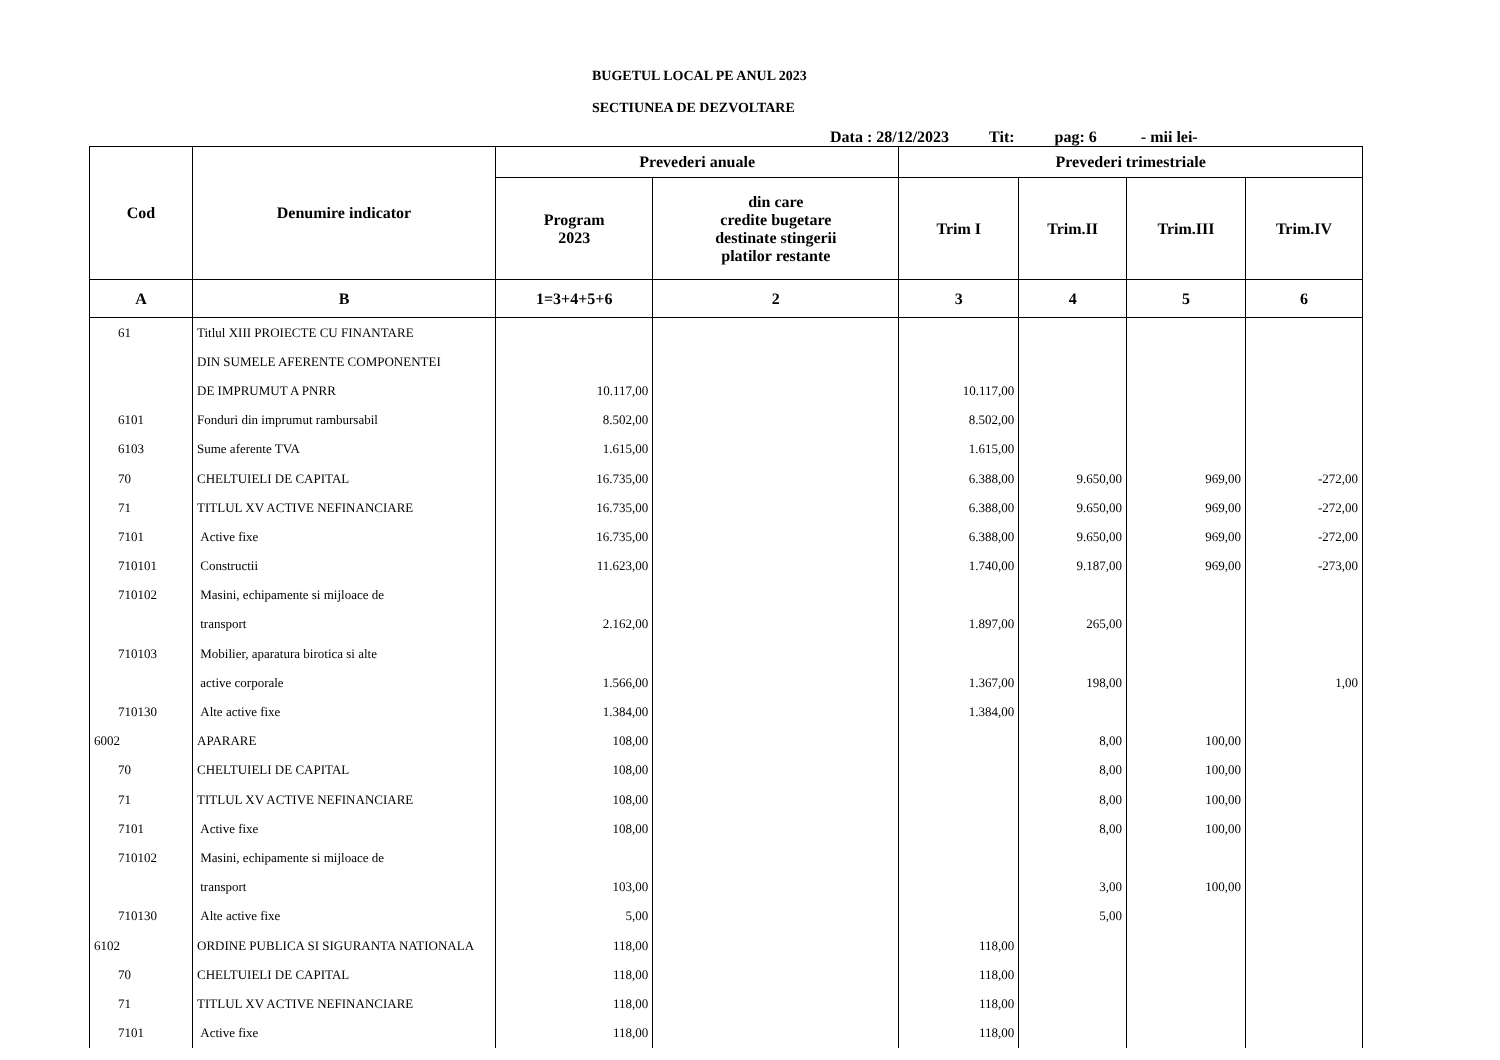BUGETUL LOCAL PE ANUL 2023
SECTIUNEA DE DEZVOLTARE
Data : 28/12/2023 Tit: pag: 6 - mii lei-
| Cod | Denumire indicator | Prevederi anuale | | Prevederi trimestriale | | | |
| --- | --- | --- | --- | --- | --- | --- | --- |
| | | Program 2023 | din care credite bugetare destinate stingerii platilor restante | Trim I | Trim.II | Trim.III | Trim.IV |
| A | B | 1=3+4+5+6 | 2 | 3 | 4 | 5 | 6 |
| 61 | Titlul XIII PROIECTE CU FINANTARE | | | | | | |
| | DIN SUMELE AFERENTE COMPONENTEI | | | | | | |
| | DE IMPRUMUT A PNRR | 10.117,00 | | 10.117,00 | | | |
| 6101 | Fonduri din imprumut rambursabil | 8.502,00 | | 8.502,00 | | | |
| 6103 | Sume aferente TVA | 1.615,00 | | 1.615,00 | | | |
| 70 | CHELTUIELI DE CAPITAL | 16.735,00 | | 6.388,00 | 9.650,00 | 969,00 | -272,00 |
| 71 | TITLUL XV ACTIVE NEFINANCIARE | 16.735,00 | | 6.388,00 | 9.650,00 | 969,00 | -272,00 |
| 7101 | Active fixe | 16.735,00 | | 6.388,00 | 9.650,00 | 969,00 | -272,00 |
| 710101 | Constructii | 11.623,00 | | 1.740,00 | 9.187,00 | 969,00 | -273,00 |
| 710102 | Masini, echipamente si mijloace de | | | | | | |
| | transport | 2.162,00 | | 1.897,00 | 265,00 | | |
| 710103 | Mobilier, aparatura birotica si alte | | | | | | |
| | active corporale | 1.566,00 | | 1.367,00 | 198,00 | | 1,00 |
| 710130 | Alte active fixe | 1.384,00 | | 1.384,00 | | | |
| 6002 | APARARE | 108,00 | | | 8,00 | 100,00 | |
| 70 | CHELTUIELI DE CAPITAL | 108,00 | | | 8,00 | 100,00 | |
| 71 | TITLUL XV ACTIVE NEFINANCIARE | 108,00 | | | 8,00 | 100,00 | |
| 7101 | Active fixe | 108,00 | | | 8,00 | 100,00 | |
| 710102 | Masini, echipamente si mijloace de | | | | | | |
| | transport | 103,00 | | | 3,00 | 100,00 | |
| 710130 | Alte active fixe | 5,00 | | | 5,00 | | |
| 6102 | ORDINE PUBLICA SI SIGURANTA NATIONALA | 118,00 | | 118,00 | | | |
| 70 | CHELTUIELI DE CAPITAL | 118,00 | | 118,00 | | | |
| 71 | TITLUL XV ACTIVE NEFINANCIARE | 118,00 | | 118,00 | | | |
| 7101 | Active fixe | 118,00 | | 118,00 | | | |